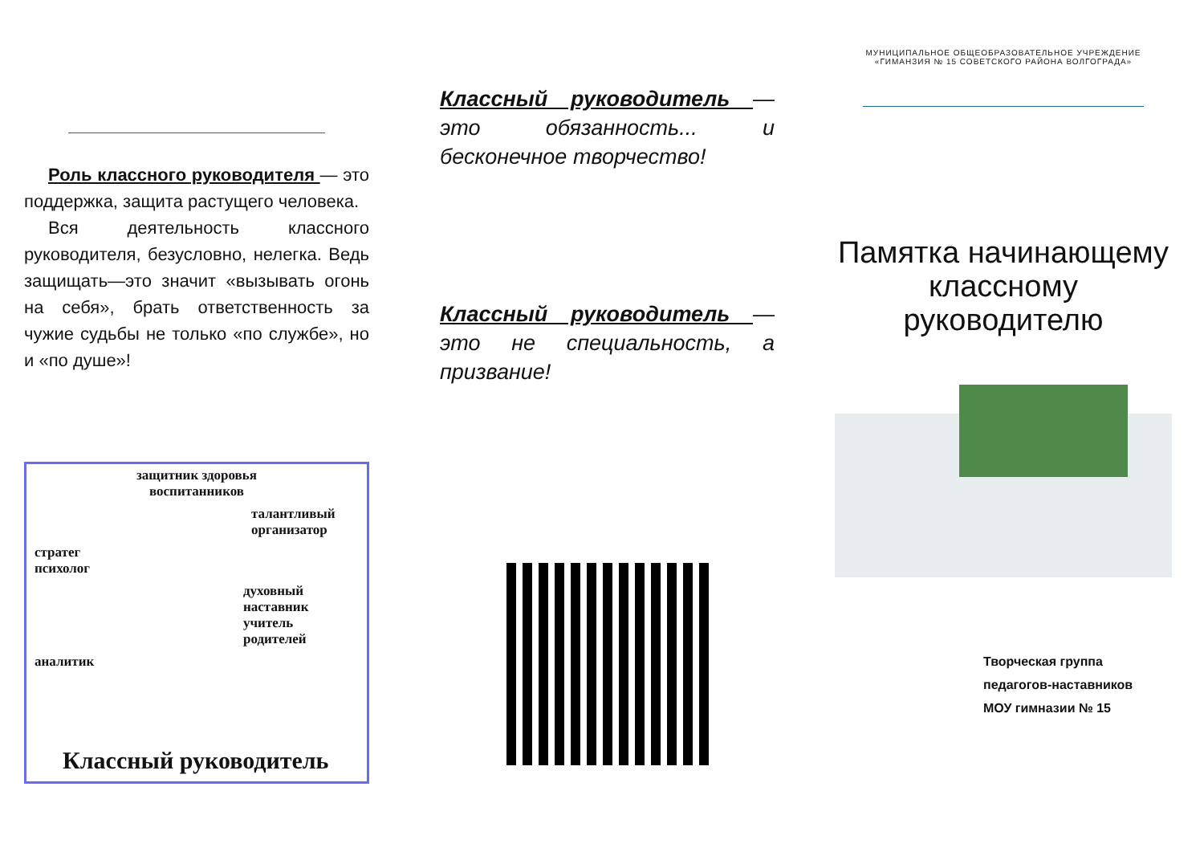Роль классного руководителя — это поддержка, защита растущего человека.
Вся деятельность классного руководителя, безусловно, нелегка. Ведь защищать—это значит «вызывать огонь на себя», брать ответственность за чужие судьбы не только «по службе», но и «по душе»!
защитник здоровья
воспитанников
талантливый
организатор
стратег
психолог
духовный наставник
учитель родителей
аналитик
Классный руководитель
Классный руководитель — это обязанность... и бесконечное творчество!
Классный руководитель — это не специальность, а призвание!
МУНИЦИПАЛЬНОЕ ОБЩЕОБРАЗОВАТЕЛЬНОЕ УЧРЕЖДЕНИЕ
«ГИМАНЗИЯ № 15 СОВЕТСКОГО РАЙОНА ВОЛГОГРАДА»
Памятка начинающему классному руководителю
Творческая группа
педагогов-наставников
МОУ гимназии № 15